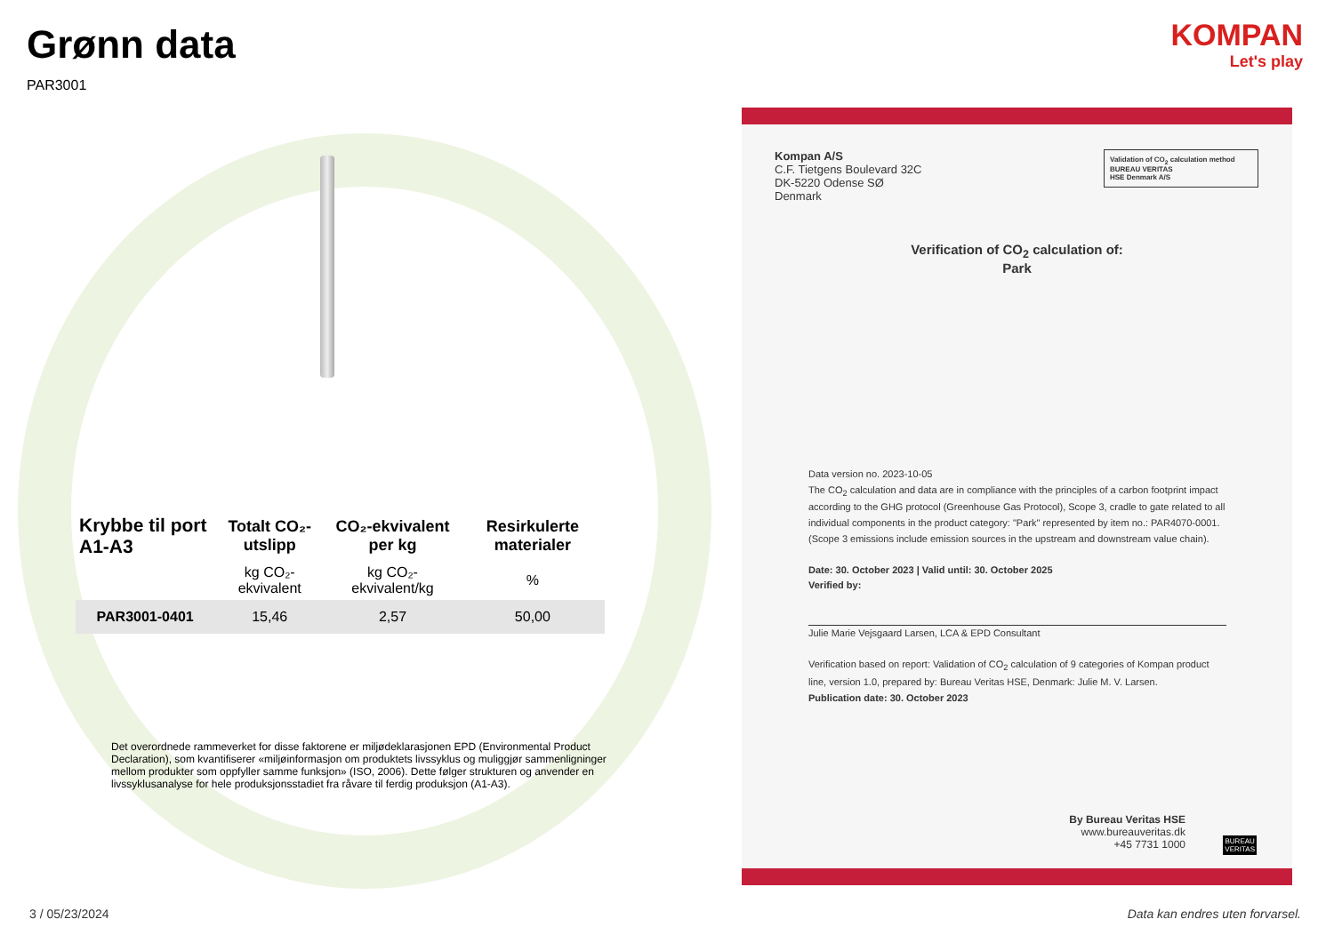KOMPAN
Let's play
Grønn data
PAR3001
| Krybbe til port A1-A3 | Totalt CO₂-utslipp | CO₂-ekvivalent per kg | Resirkulerte materialer |
| --- | --- | --- | --- |
| | kg CO₂-ekvivalent | kg CO₂-ekvivalent/kg | % |
| PAR3001-0401 | 15,46 | 2,57 | 50,00 |
Det overordnede rammeverket for disse faktorene er miljødeklarasjonen EPD (Environmental Product Declaration), som kvantifiserer «miljøinformasjon om produktets livssyklus og muliggjør sammenligninger mellom produkter som oppfyller samme funksjon» (ISO, 2006). Dette følger strukturen og anvender en livssyklusanalyse for hele produksjonsstadiet fra råvare til ferdig produksjon (A1-A3).
Kompan A/S
C.F. Tietgens Boulevard 32C
DK-5220 Odense SØ
Denmark
Validation of CO<sub>2</sub> calculation method
BUREAU VERITAS
HSE Denmark A/S
Verification of CO<sub>2</sub> calculation of:
Park
Data version no. 2023-10-05
The CO<sub>2</sub> calculation and data are in compliance with the principles of a carbon footprint impact according to the GHG protocol (Greenhouse Gas Protocol), Scope 3, cradle to gate related to all individual components in the product category: "Park" represented by item no.: PAR4070-0001.
(Scope 3 emissions include emission sources in the upstream and downstream value chain).
Date: 30. October 2023 | Valid until: 30. October 2025
Verified by:
Julie Marie Vejsgaard Larsen, LCA & EPD Consultant
Verification based on report: Validation of CO<sub>2</sub> calculation of 9 categories of Kompan product line, version 1.0, prepared by: Bureau Veritas HSE, Denmark: Julie M. V. Larsen.
Publication date: 30. October 2023
By Bureau Veritas HSE
www.bureauveritas.dk
+45 7731 1000
BUREAU
VERITAS
3 / 05/23/2024
Data kan endres uten forvarsel.